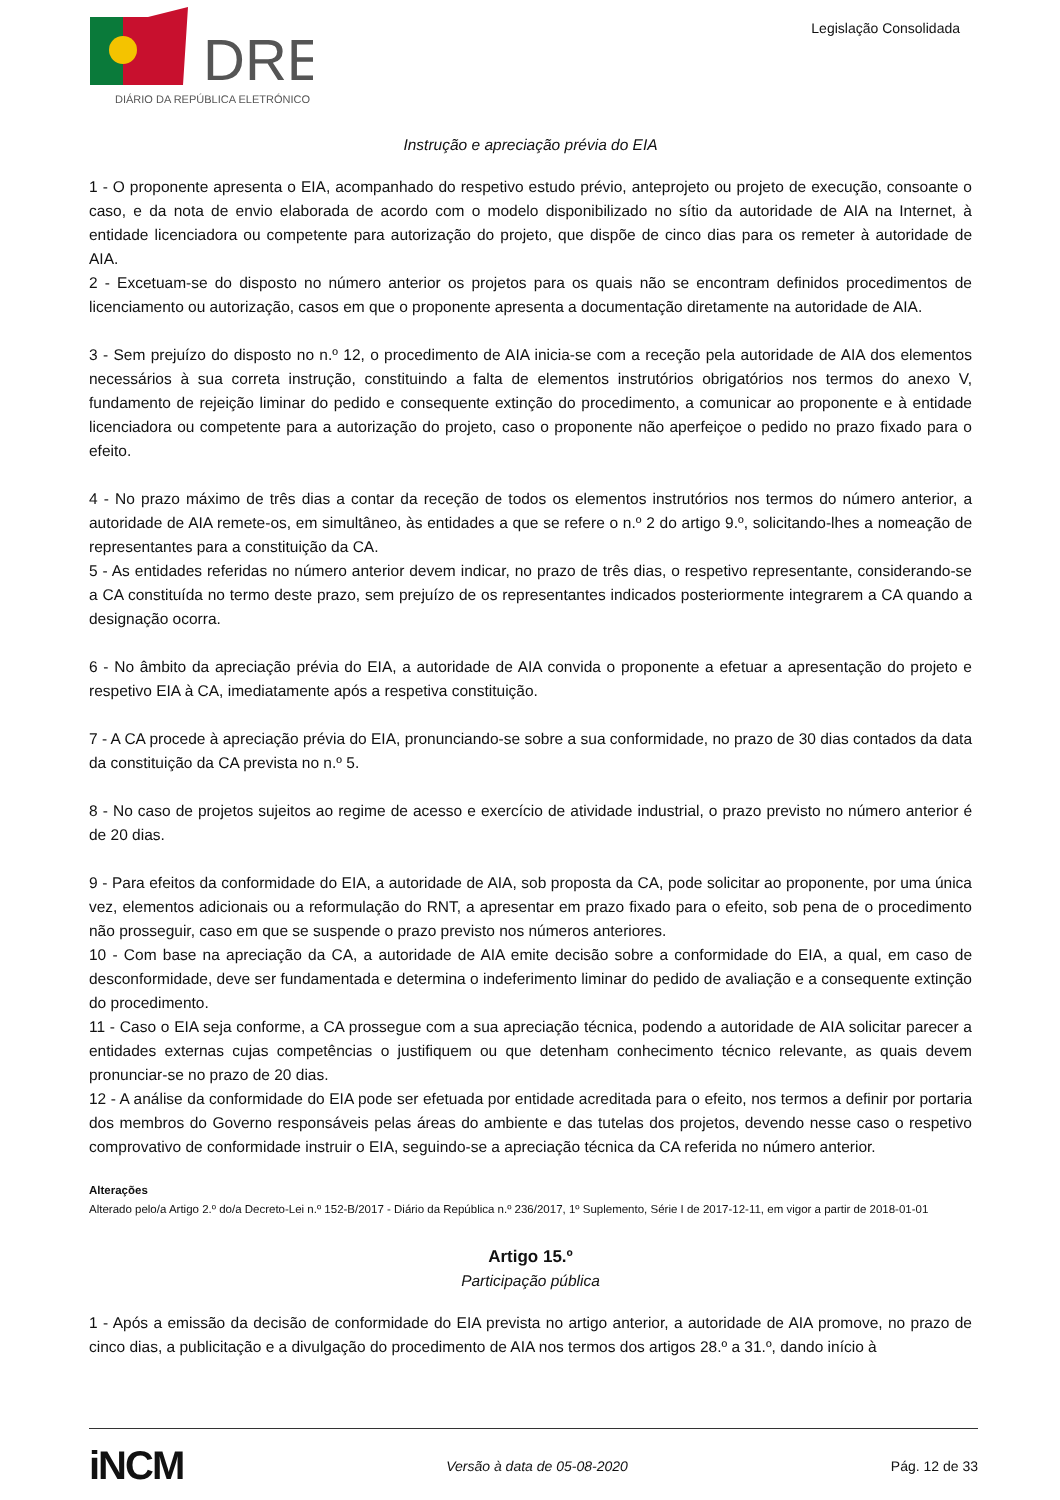DRE
DIÁRIO DA REPÚBLICA ELETRÓNICO
Legislação Consolidada
Instrução e apreciação prévia do EIA
1 - O proponente apresenta o EIA, acompanhado do respetivo estudo prévio, anteprojeto ou projeto de execução, consoante o caso, e da nota de envio elaborada de acordo com o modelo disponibilizado no sítio da autoridade de AIA na Internet, à entidade licenciadora ou competente para autorização do projeto, que dispõe de cinco dias para os remeter à autoridade de AIA.
2 - Excetuam-se do disposto no número anterior os projetos para os quais não se encontram definidos procedimentos de licenciamento ou autorização, casos em que o proponente apresenta a documentação diretamente na autoridade de AIA.
3 - Sem prejuízo do disposto no n.º 12, o procedimento de AIA inicia-se com a receção pela autoridade de AIA dos elementos necessários à sua correta instrução, constituindo a falta de elementos instrutórios obrigatórios nos termos do anexo V, fundamento de rejeição liminar do pedido e consequente extinção do procedimento, a comunicar ao proponente e à entidade licenciadora ou competente para a autorização do projeto, caso o proponente não aperfeiçoe o pedido no prazo fixado para o efeito.
4 - No prazo máximo de três dias a contar da receção de todos os elementos instrutórios nos termos do número anterior, a autoridade de AIA remete-os, em simultâneo, às entidades a que se refere o n.º 2 do artigo 9.º, solicitando-lhes a nomeação de representantes para a constituição da CA.
5 - As entidades referidas no número anterior devem indicar, no prazo de três dias, o respetivo representante, considerando-se a CA constituída no termo deste prazo, sem prejuízo de os representantes indicados posteriormente integrarem a CA quando a designação ocorra.
6 - No âmbito da apreciação prévia do EIA, a autoridade de AIA convida o proponente a efetuar a apresentação do projeto e respetivo EIA à CA, imediatamente após a respetiva constituição.
7 - A CA procede à apreciação prévia do EIA, pronunciando-se sobre a sua conformidade, no prazo de 30 dias contados da data da constituição da CA prevista no n.º 5.
8 - No caso de projetos sujeitos ao regime de acesso e exercício de atividade industrial, o prazo previsto no número anterior é de 20 dias.
9 - Para efeitos da conformidade do EIA, a autoridade de AIA, sob proposta da CA, pode solicitar ao proponente, por uma única vez, elementos adicionais ou a reformulação do RNT, a apresentar em prazo fixado para o efeito, sob pena de o procedimento não prosseguir, caso em que se suspende o prazo previsto nos números anteriores.
10 - Com base na apreciação da CA, a autoridade de AIA emite decisão sobre a conformidade do EIA, a qual, em caso de desconformidade, deve ser fundamentada e determina o indeferimento liminar do pedido de avaliação e a consequente extinção do procedimento.
11 - Caso o EIA seja conforme, a CA prossegue com a sua apreciação técnica, podendo a autoridade de AIA solicitar parecer a entidades externas cujas competências o justifiquem ou que detenham conhecimento técnico relevante, as quais devem pronunciar-se no prazo de 20 dias.
12 - A análise da conformidade do EIA pode ser efetuada por entidade acreditada para o efeito, nos termos a definir por portaria dos membros do Governo responsáveis pelas áreas do ambiente e das tutelas dos projetos, devendo nesse caso o respetivo comprovativo de conformidade instruir o EIA, seguindo-se a apreciação técnica da CA referida no número anterior.
Alterações
Alterado pelo/a Artigo 2.º do/a Decreto-Lei n.º 152-B/2017 - Diário da República n.º 236/2017, 1º Suplemento, Série I de 2017-12-11, em vigor a partir de 2018-01-01
Artigo 15.º
Participação pública
1 - Após a emissão da decisão de conformidade do EIA prevista no artigo anterior, a autoridade de AIA promove, no prazo de cinco dias, a publicitação e a divulgação do procedimento de AIA nos termos dos artigos 28.º a 31.º, dando início à
iNCM Versão à data de 05-08-2020 Pág. 12 de 33